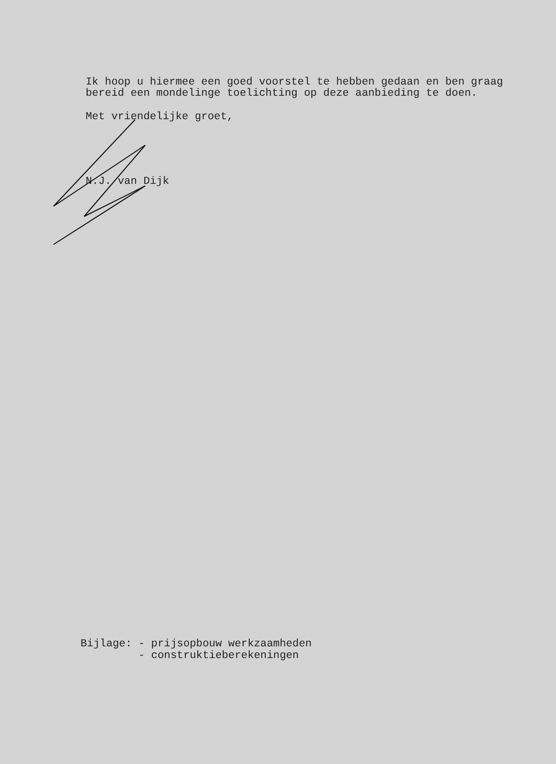Ik hoop u hiermee een goed voorstel te hebben gedaan en ben graag
bereid een mondelinge toelichting op deze aanbieding te doen.
Met vriendelijke groet,
N.J. van Dijk
Bijlage: - prijsopbouw werkzaamheden
- construktieberekeningen